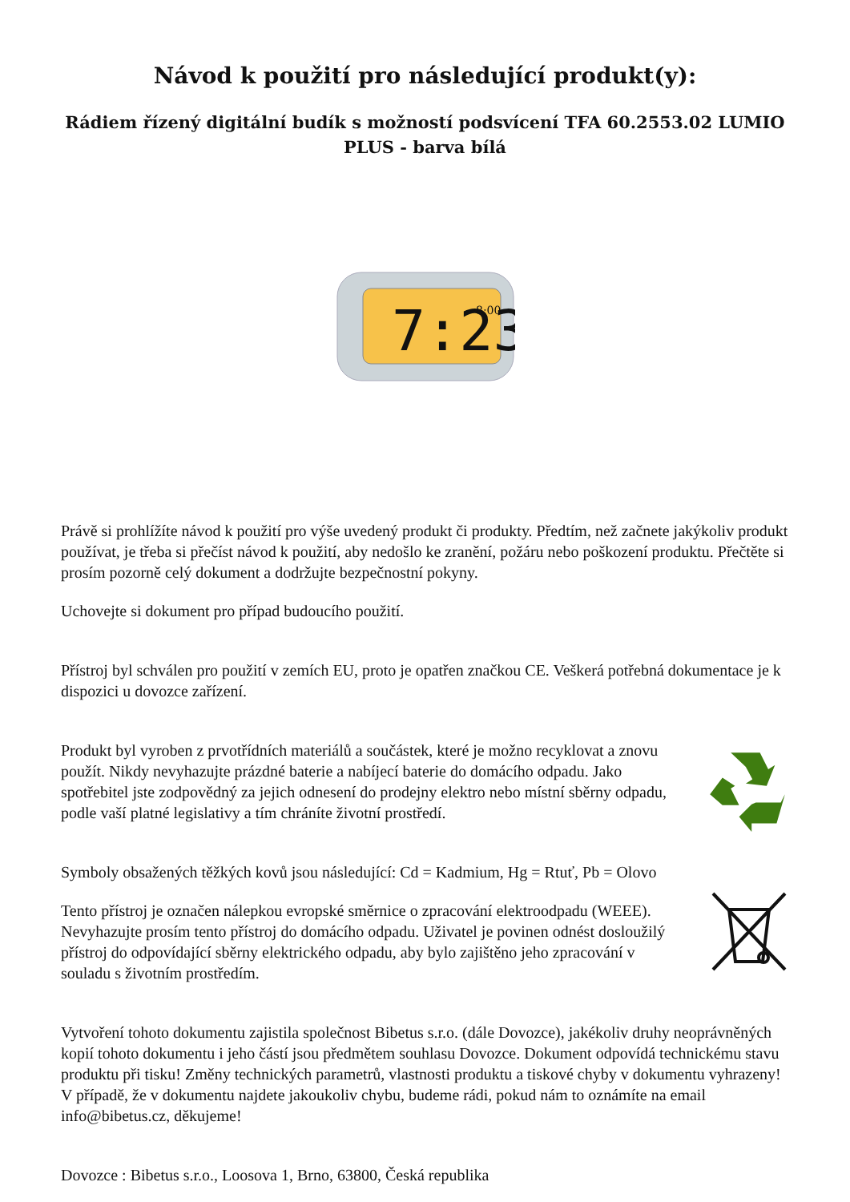Návod k použití pro následující produkt(y):
Rádiem řízený digitální budík s možností podsvícení TFA 60.2553.02 LUMIO PLUS - barva bílá
7:23
8:00
Právě si prohlížíte návod k použití pro výše uvedený produkt či produkty. Předtím, než začnete jakýkoliv produkt používat, je třeba si přečíst návod k použití, aby nedošlo ke zranění, požáru nebo poškození produktu. Přečtěte si prosím pozorně celý dokument a dodržujte bezpečnostní pokyny.
Uchovejte si dokument pro případ budoucího použití.
Přístroj byl schválen pro použití v zemích EU, proto je opatřen značkou CE. Veškerá potřebná dokumentace je k dispozici u dovozce zařízení.
Produkt byl vyroben z prvotřídních materiálů a součástek, které je možno recyklovat a znovu použít. Nikdy nevyhazujte prázdné baterie a nabíjecí baterie do domácího odpadu. Jako spotřebitel jste zodpovědný za jejich odnesení do prodejny elektro nebo místní sběrny odpadu, podle vaší platné legislativy a tím chráníte životní prostředí.
Symboly obsažených těžkých kovů jsou následující: Cd = Kadmium, Hg = Rtuť, Pb = Olovo
Tento přístroj je označen nálepkou evropské směrnice o zpracování elektroodpadu (WEEE). Nevyhazujte prosím tento přístroj do domácího odpadu. Uživatel je povinen odnést dosloužilý přístroj do odpovídající sběrny elektrického odpadu, aby bylo zajištěno jeho zpracování v souladu s životním prostředím.
Vytvoření tohoto dokumentu zajistila společnost Bibetus s.r.o. (dále Dovozce), jakékoliv druhy neoprávněných kopií tohoto dokumentu i jeho částí jsou předmětem souhlasu Dovozce. Dokument odpovídá technickému stavu produktu při tisku! Změny technických parametrů, vlastnosti produktu a tiskové chyby v dokumentu vyhrazeny! V případě, že v dokumentu najdete jakoukoliv chybu, budeme rádi, pokud nám to oznámíte na email info@bibetus.cz, děkujeme!
Dovozce : Bibetus s.r.o., Loosova 1, Brno, 63800, Česká republika